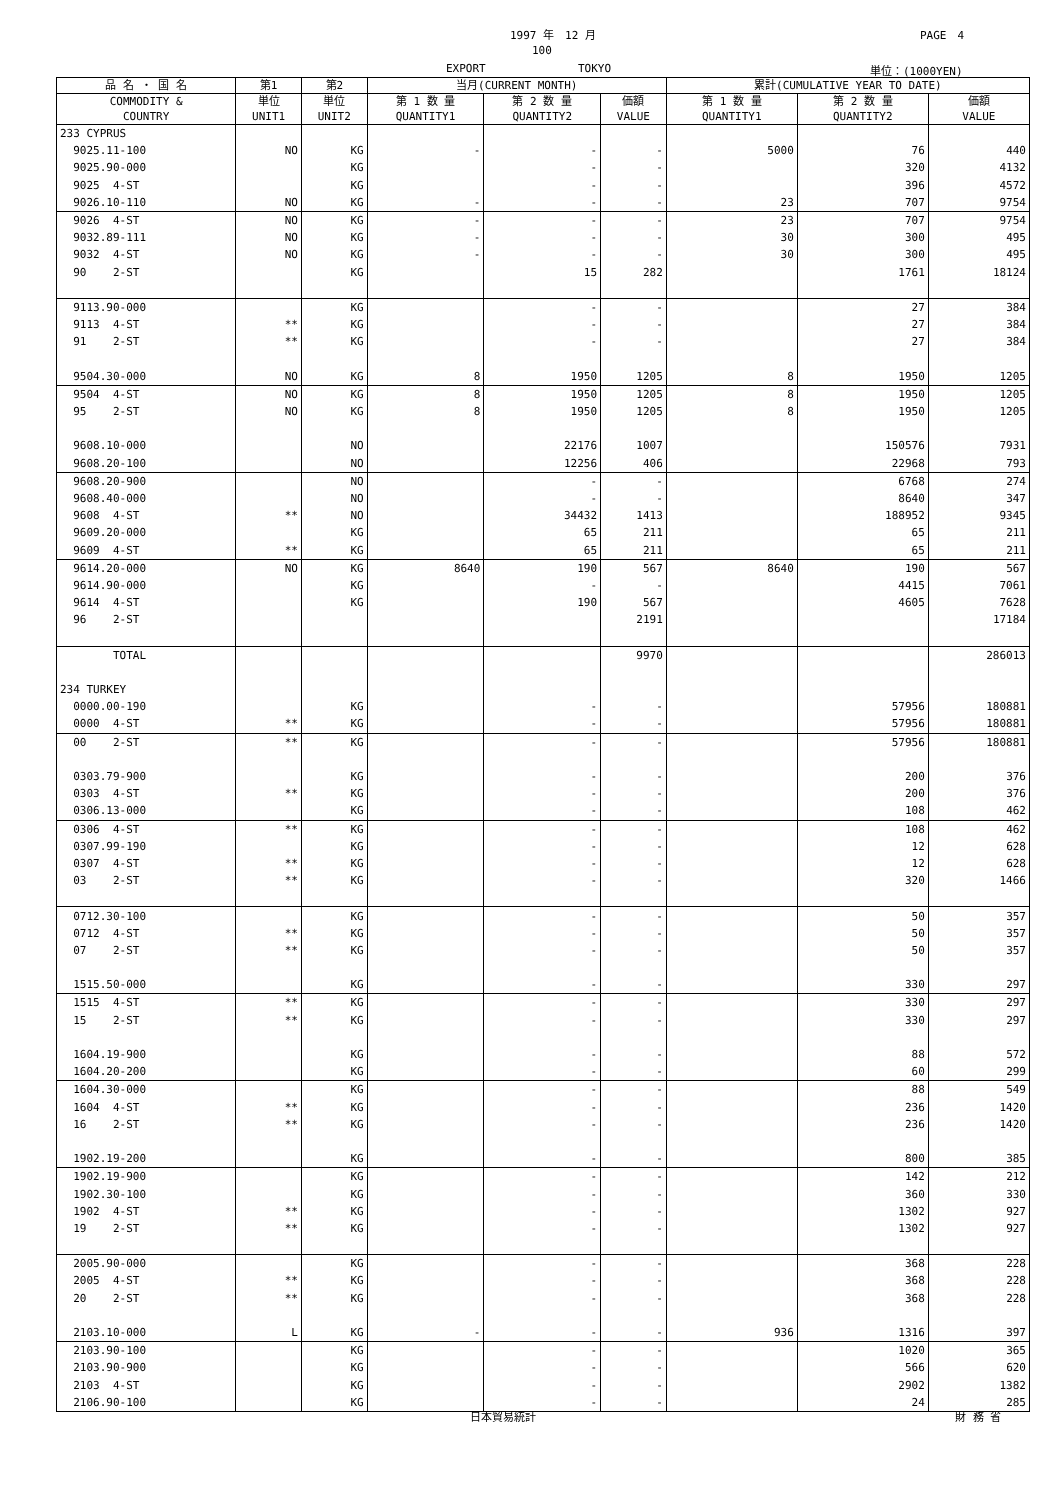1997 年　12 月 PAGE　4
100
EXPORT TOKYO 単位：(1000YEN)
| 品 名 ・ 国 名 | 第1 | 第2 | 当月(CURRENT MONTH) | | | 累計(CUMULATIVE YEAR TO DATE) | | |
| --- | --- | --- | --- | --- | --- | --- | --- | --- |
| COMMODITY & COUNTRY | 単位 UNIT1 | 単位 UNIT2 | 第 1 数 量 QUANTITY1 | 第 2 数 量 QUANTITY2 | 価額 VALUE | 第 1 数 量 QUANTITY1 | 第 2 数 量 QUANTITY2 | 価額 VALUE |
| 233 CYPRUS | | | | | | | | |
| 9025.11-100 | NO | KG | - | - | - | 5000 | 76 | 440 |
| 9025.90-000 | | KG | | - | - | | 320 | 4132 |
| 9025 4-ST | | KG | | - | - | | 396 | 4572 |
| 9026.10-110 | NO | KG | - | - | - | 23 | 707 | 9754 |
| 9026 4-ST | NO | KG | - | - | - | 23 | 707 | 9754 |
| 9032.89-111 | NO | KG | - | - | - | 30 | 300 | 495 |
| 9032 4-ST | NO | KG | - | - | - | 30 | 300 | 495 |
| 90 2-ST | | KG | | 15 | 282 | | 1761 | 18124 |
| 9113.90-000 | | KG | | - | - | | 27 | 384 |
| 9113 4-ST | ** | KG | | - | - | | 27 | 384 |
| 91 2-ST | ** | KG | | - | - | | 27 | 384 |
| 9504.30-000 | NO | KG | 8 | 1950 | 1205 | 8 | 1950 | 1205 |
| 9504 4-ST | NO | KG | 8 | 1950 | 1205 | 8 | 1950 | 1205 |
| 95 2-ST | NO | KG | 8 | 1950 | 1205 | 8 | 1950 | 1205 |
| 9608.10-000 | | NO | | 22176 | 1007 | | 150576 | 7931 |
| 9608.20-100 | | NO | | 12256 | 406 | | 22968 | 793 |
| 9608.20-900 | | NO | | - | - | | 6768 | 274 |
| 9608.40-000 | | NO | | - | - | | 8640 | 347 |
| 9608 4-ST | ** | NO | | 34432 | 1413 | | 188952 | 9345 |
| 9609.20-000 | | KG | | 65 | 211 | | 65 | 211 |
| 9609 4-ST | ** | KG | | 65 | 211 | | 65 | 211 |
| 9614.20-000 | NO | KG | 8640 | 190 | 567 | 8640 | 190 | 567 |
| 9614.90-000 | | KG | | - | - | | 4415 | 7061 |
| 9614 4-ST | | KG | | 190 | 567 | | 4605 | 7628 |
| 96 2-ST | | | | | 2191 | | | 17184 |
| TOTAL | | | | | 9970 | | | 286013 |
| 234 TURKEY | | | | | | | | |
| 0000.00-190 | | KG | | - | - | | 57956 | 180881 |
| 0000 4-ST | ** | KG | | - | - | | 57956 | 180881 |
| 00 2-ST | ** | KG | | - | - | | 57956 | 180881 |
| 0303.79-900 | | KG | | - | - | | 200 | 376 |
| 0303 4-ST | ** | KG | | - | - | | 200 | 376 |
| 0306.13-000 | | KG | | - | - | | 108 | 462 |
| 0306 4-ST | ** | KG | | - | - | | 108 | 462 |
| 0307.99-190 | | KG | | - | - | | 12 | 628 |
| 0307 4-ST | ** | KG | | - | - | | 12 | 628 |
| 03 2-ST | ** | KG | | - | - | | 320 | 1466 |
| 0712.30-100 | | KG | | - | - | | 50 | 357 |
| 0712 4-ST | ** | KG | | - | - | | 50 | 357 |
| 07 2-ST | ** | KG | | - | - | | 50 | 357 |
| 1515.50-000 | | KG | | - | - | | 330 | 297 |
| 1515 4-ST | ** | KG | | - | - | | 330 | 297 |
| 15 2-ST | ** | KG | | - | - | | 330 | 297 |
| 1604.19-900 | | KG | | - | - | | 88 | 572 |
| 1604.20-200 | | KG | | - | - | | 60 | 299 |
| 1604.30-000 | | KG | | - | - | | 88 | 549 |
| 1604 4-ST | ** | KG | | - | - | | 236 | 1420 |
| 16 2-ST | ** | KG | | - | - | | 236 | 1420 |
| 1902.19-200 | | KG | | - | - | | 800 | 385 |
| 1902.19-900 | | KG | | - | - | | 142 | 212 |
| 1902.30-100 | | KG | | - | - | | 360 | 330 |
| 1902 4-ST | ** | KG | | - | - | | 1302 | 927 |
| 19 2-ST | ** | KG | | - | - | | 1302 | 927 |
| 2005.90-000 | | KG | | - | - | | 368 | 228 |
| 2005 4-ST | ** | KG | | - | - | | 368 | 228 |
| 20 2-ST | ** | KG | | - | - | | 368 | 228 |
| 2103.10-000 | L | KG | - | - | - | 936 | 1316 | 397 |
| 2103.90-100 | | KG | | - | - | | 1020 | 365 |
| 2103.90-900 | | KG | | - | - | | 566 | 620 |
| 2103 4-ST | | KG | | - | - | | 2902 | 1382 |
| 2106.90-100 | | KG | | - | - | | 24 | 285 |
日本貿易統計 財 務 省